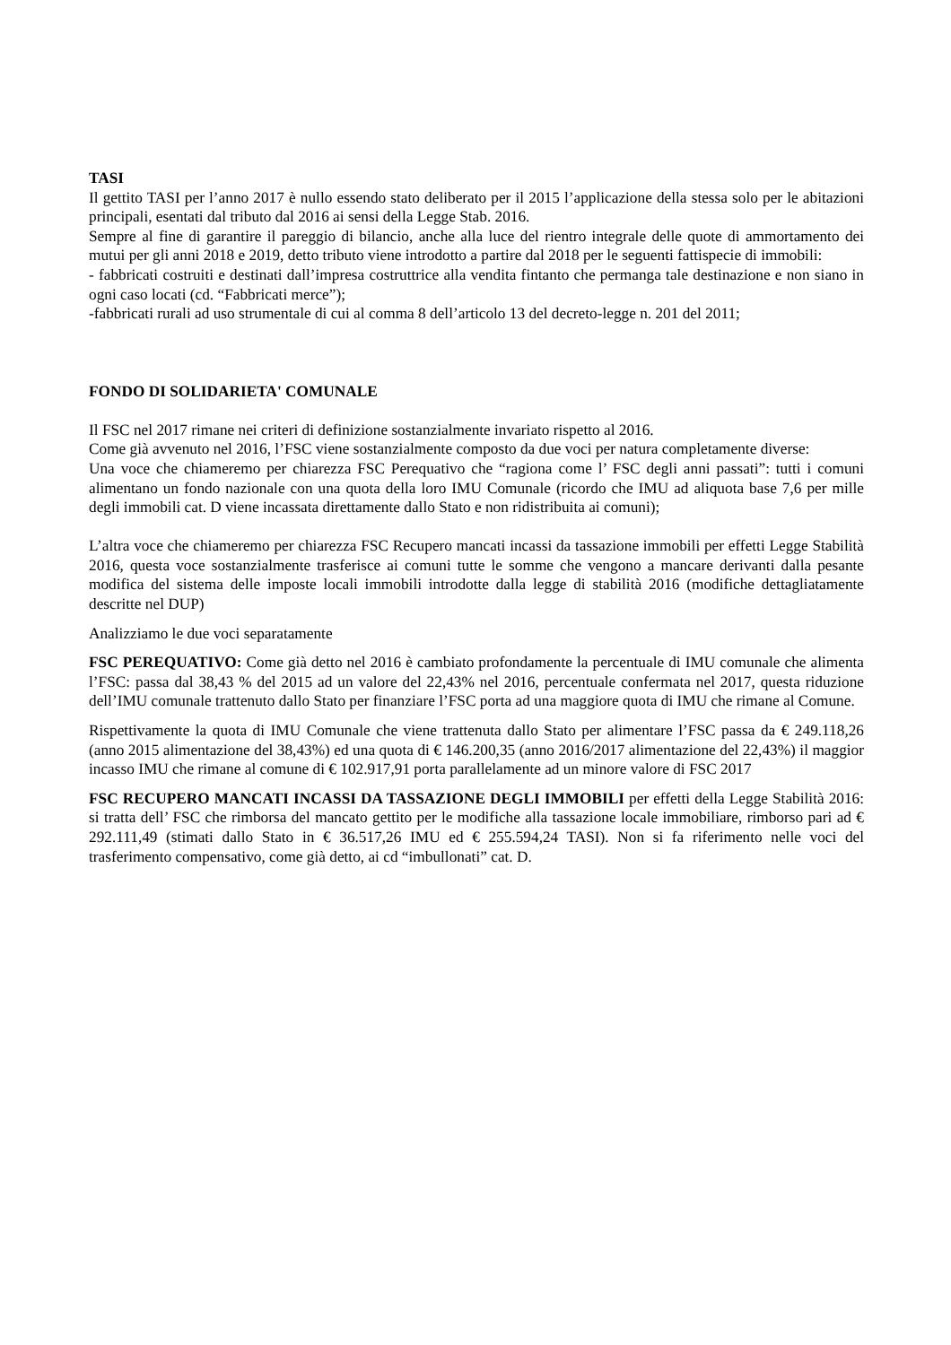TASI
Il gettito TASI per l’anno 2017 è nullo essendo stato deliberato per il 2015 l’applicazione della stessa solo per le abitazioni principali, esentati dal tributo dal 2016 ai sensi della Legge Stab. 2016.
Sempre al fine di garantire il pareggio di bilancio, anche alla luce del rientro integrale delle quote di ammortamento dei mutui per gli anni 2018 e 2019, detto tributo viene introdotto a partire dal 2018 per le seguenti fattispecie di immobili:
- fabbricati costruiti e destinati dall’impresa costruttrice alla vendita fintanto che permanga tale destinazione e non siano in ogni caso locati (cd. “Fabbricati merce”);
-fabbricati rurali ad uso strumentale di cui al comma 8 dell’articolo 13 del decreto-legge n. 201 del 2011;
FONDO DI SOLIDARIETA' COMUNALE
Il FSC nel 2017 rimane nei criteri di definizione sostanzialmente invariato rispetto al 2016.
Come già avvenuto nel 2016, l’FSC viene sostanzialmente composto da due voci per natura completamente diverse:
Una voce che chiameremo per chiarezza FSC Perequativo che “ragiona come l’ FSC degli anni passati”: tutti i comuni alimentano un fondo nazionale con una quota della loro IMU Comunale (ricordo che IMU ad aliquota base 7,6 per mille degli immobili cat. D viene incassata direttamente dallo Stato e non ridistribuita ai comuni);
L’altra voce che chiameremo per chiarezza FSC Recupero mancati incassi da tassazione immobili per effetti Legge Stabilità 2016, questa voce sostanzialmente trasferisce ai comuni tutte le somme che vengono a mancare derivanti dalla pesante modifica del sistema delle imposte locali immobili introdotte dalla legge di stabilità 2016 (modifiche dettagliatamente descritte nel DUP)
Analizziamo le due voci separatamente
FSC PEREQUATIVO: Come già detto nel 2016 è cambiato profondamente la percentuale di IMU comunale che alimenta l’FSC: passa dal 38,43 % del 2015 ad un valore del 22,43% nel 2016, percentuale confermata nel 2017, questa riduzione dell’IMU comunale trattenuto dallo Stato per finanziare l’FSC porta ad una maggiore quota di IMU che rimane al Comune.
Rispettivamente la quota di IMU Comunale che viene trattenuta dallo Stato per alimentare l’FSC passa da € 249.118,26 (anno 2015 alimentazione del 38,43%) ed una quota di € 146.200,35 (anno 2016/2017 alimentazione del 22,43%) il maggior incasso IMU che rimane al comune di € 102.917,91 porta parallelamente ad un minore valore di FSC 2017
FSC RECUPERO MANCATI INCASSI DA TASSAZIONE DEGLI IMMOBILI per effetti della Legge Stabilità 2016: si tratta dell’ FSC che rimborsa del mancato gettito per le modifiche alla tassazione locale immobiliare, rimborso pari ad € 292.111,49 (stimati dallo Stato in € 36.517,26 IMU ed € 255.594,24 TASI). Non si fa riferimento nelle voci del trasferimento compensativo, come già detto, ai cd “imbullonati” cat. D.